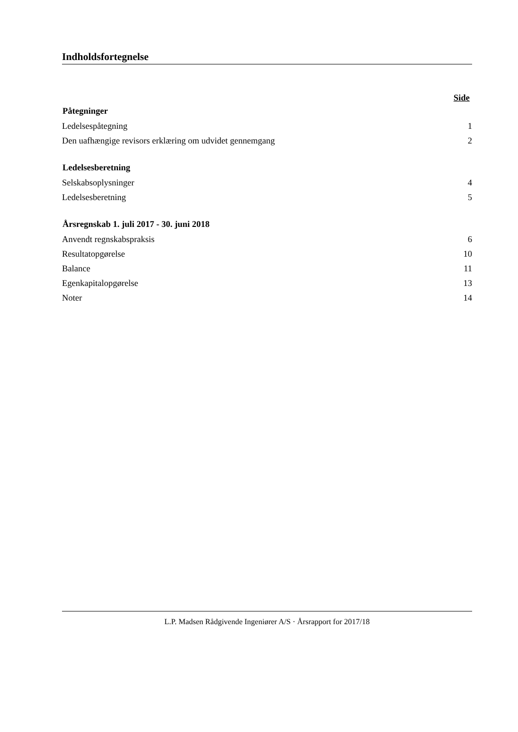Indholdsfortegnelse
Side
| Påtegninger | |
| --- | --- |
| Ledelsespåtegning | 1 |
| Den uafhængige revisors erklæring om udvidet gennemgang | 2 |
| Ledelsesberetning | |
| Selskabsoplysninger | 4 |
| Ledelsesberetning | 5 |
| Årsregnskab 1. juli 2017 - 30. juni 2018 | |
| Anvendt regnskabspraksis | 6 |
| Resultatopgørelse | 10 |
| Balance | 11 |
| Egenkapitalopgørelse | 13 |
| Noter | 14 |
L.P. Madsen Rådgivende Ingeniører A/S · Årsrapport for 2017/18